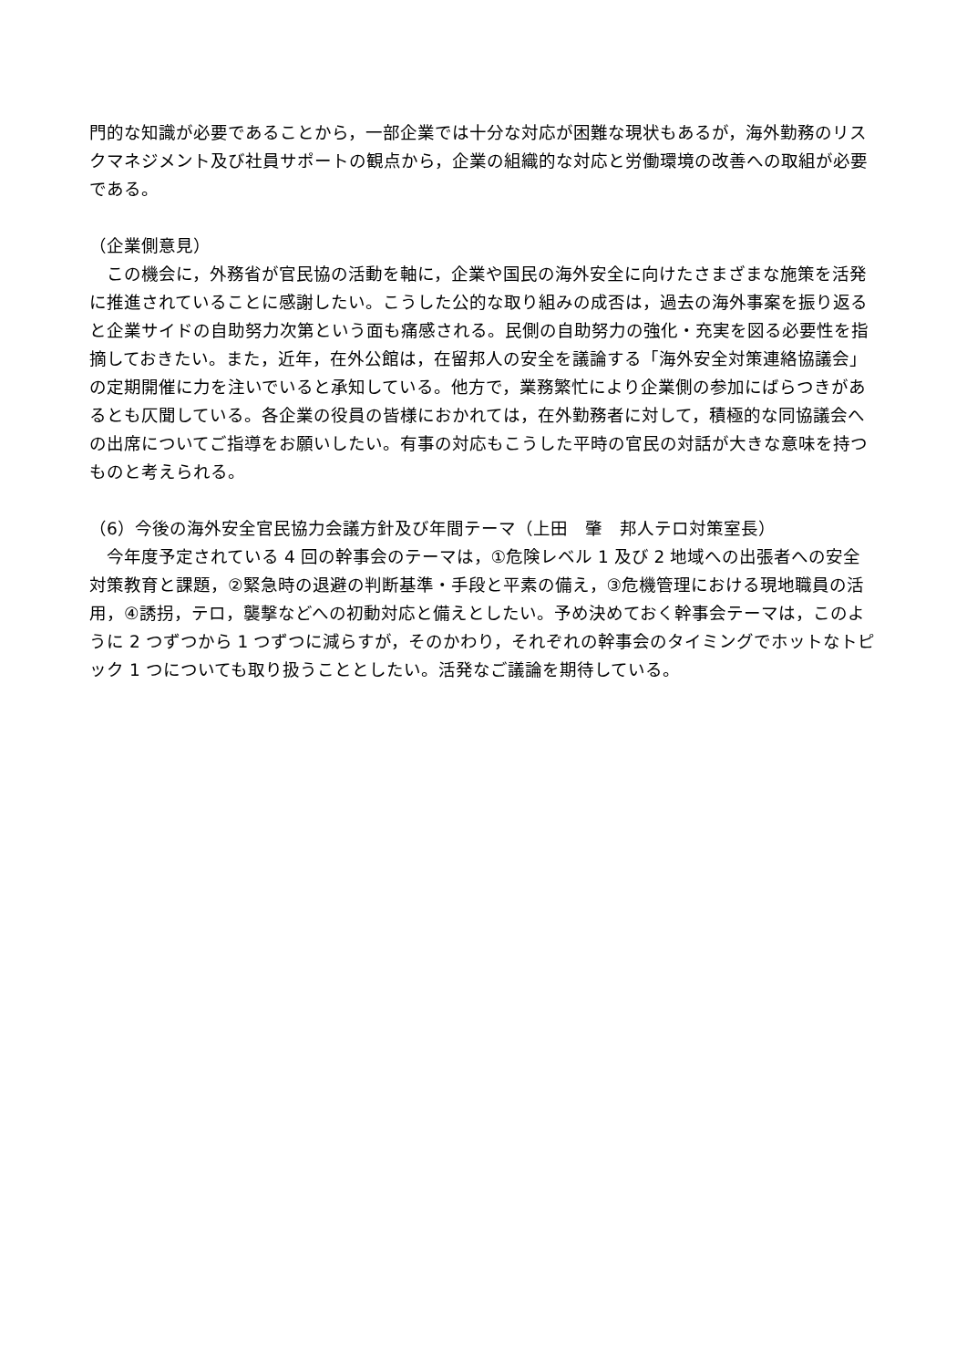門的な知識が必要であることから，一部企業では十分な対応が困難な現状もあるが，海外勤務のリスクマネジメント及び社員サポートの観点から，企業の組織的な対応と労働環境の改善への取組が必要である。
（企業側意見）
　この機会に，外務省が官民協の活動を軸に，企業や国民の海外安全に向けたさまざまな施策を活発に推進されていることに感謝したい。こうした公的な取り組みの成否は，過去の海外事案を振り返ると企業サイドの自助努力次第という面も痛感される。民側の自助努力の強化・充実を図る必要性を指摘しておきたい。また，近年，在外公館は，在留邦人の安全を議論する「海外安全対策連絡協議会」の定期開催に力を注いでいると承知している。他方で，業務繁忙により企業側の参加にばらつきがあるとも仄聞している。各企業の役員の皆様におかれては，在外勤務者に対して，積極的な同協議会への出席についてご指導をお願いしたい。有事の対応もこうした平時の官民の対話が大きな意味を持つものと考えられる。
（6）今後の海外安全官民協力会議方針及び年間テーマ（上田　肇　邦人テロ対策室長）
　今年度予定されている 4 回の幹事会のテーマは，①危険レベル 1 及び 2 地域への出張者への安全対策教育と課題，②緊急時の退避の判断基準・手段と平素の備え，③危機管理における現地職員の活用，④誘拐，テロ，襲撃などへの初動対応と備えとしたい。予め決めておく幹事会テーマは，このように 2 つずつから 1 つずつに減らすが，そのかわり，それぞれの幹事会のタイミングでホットなトピック 1 つについても取り扱うこととしたい。活発なご議論を期待している。